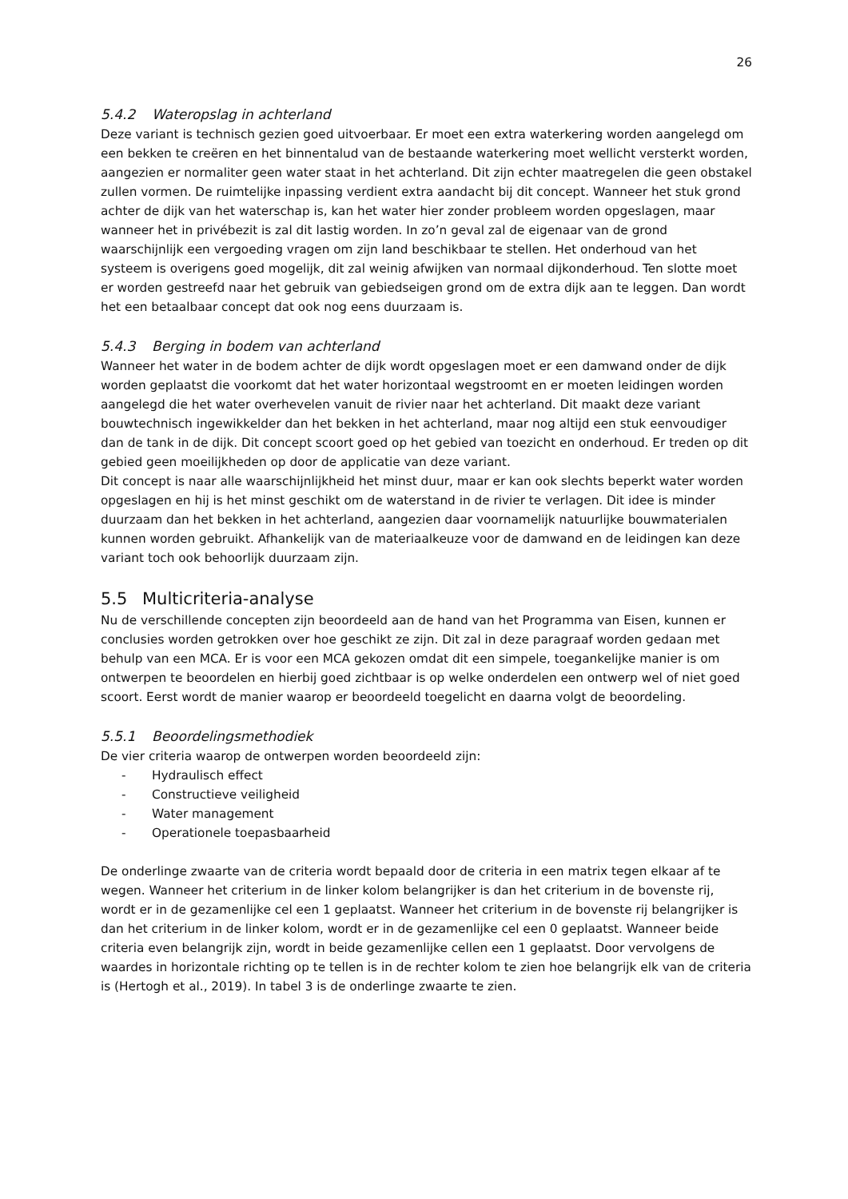26
5.4.2 Wateropslag in achterland
Deze variant is technisch gezien goed uitvoerbaar. Er moet een extra waterkering worden aangelegd om een bekken te creëren en het binnentalud van de bestaande waterkering moet wellicht versterkt worden, aangezien er normaliter geen water staat in het achterland. Dit zijn echter maatregelen die geen obstakel zullen vormen. De ruimtelijke inpassing verdient extra aandacht bij dit concept. Wanneer het stuk grond achter de dijk van het waterschap is, kan het water hier zonder probleem worden opgeslagen, maar wanneer het in privébezit is zal dit lastig worden. In zo’n geval zal de eigenaar van de grond waarschijnlijk een vergoeding vragen om zijn land beschikbaar te stellen. Het onderhoud van het systeem is overigens goed mogelijk, dit zal weinig afwijken van normaal dijkonderhoud. Ten slotte moet er worden gestreefd naar het gebruik van gebiedseigen grond om de extra dijk aan te leggen. Dan wordt het een betaalbaar concept dat ook nog eens duurzaam is.
5.4.3 Berging in bodem van achterland
Wanneer het water in de bodem achter de dijk wordt opgeslagen moet er een damwand onder de dijk worden geplaatst die voorkomt dat het water horizontaal wegstroomt en er moeten leidingen worden aangelegd die het water overhevelen vanuit de rivier naar het achterland. Dit maakt deze variant bouwtechnisch ingewikkelder dan het bekken in het achterland, maar nog altijd een stuk eenvoudiger dan de tank in de dijk. Dit concept scoort goed op het gebied van toezicht en onderhoud. Er treden op dit gebied geen moeilijkheden op door de applicatie van deze variant.
Dit concept is naar alle waarschijnlijkheid het minst duur, maar er kan ook slechts beperkt water worden opgeslagen en hij is het minst geschikt om de waterstand in de rivier te verlagen. Dit idee is minder duurzaam dan het bekken in het achterland, aangezien daar voornamelijk natuurlijke bouwmaterialen kunnen worden gebruikt. Afhankelijk van de materiaalkeuze voor de damwand en de leidingen kan deze variant toch ook behoorlijk duurzaam zijn.
5.5 Multicriteria-analyse
Nu de verschillende concepten zijn beoordeeld aan de hand van het Programma van Eisen, kunnen er conclusies worden getrokken over hoe geschikt ze zijn. Dit zal in deze paragraaf worden gedaan met behulp van een MCA. Er is voor een MCA gekozen omdat dit een simpele, toegankelijke manier is om ontwerpen te beoordelen en hierbij goed zichtbaar is op welke onderdelen een ontwerp wel of niet goed scoort. Eerst wordt de manier waarop er beoordeeld toegelicht en daarna volgt de beoordeling.
5.5.1 Beoordelingsmethodiek
De vier criteria waarop de ontwerpen worden beoordeeld zijn:
- Hydraulisch effect
- Constructieve veiligheid
- Water management
- Operationele toepasbaarheid
De onderlinge zwaarte van de criteria wordt bepaald door de criteria in een matrix tegen elkaar af te wegen. Wanneer het criterium in de linker kolom belangrijker is dan het criterium in de bovenste rij, wordt er in de gezamenlijke cel een 1 geplaatst. Wanneer het criterium in de bovenste rij belangrijker is dan het criterium in de linker kolom, wordt er in de gezamenlijke cel een 0 geplaatst. Wanneer beide criteria even belangrijk zijn, wordt in beide gezamenlijke cellen een 1 geplaatst. Door vervolgens de waardes in horizontale richting op te tellen is in de rechter kolom te zien hoe belangrijk elk van de criteria is (Hertogh et al., 2019). In tabel 3 is de onderlinge zwaarte te zien.